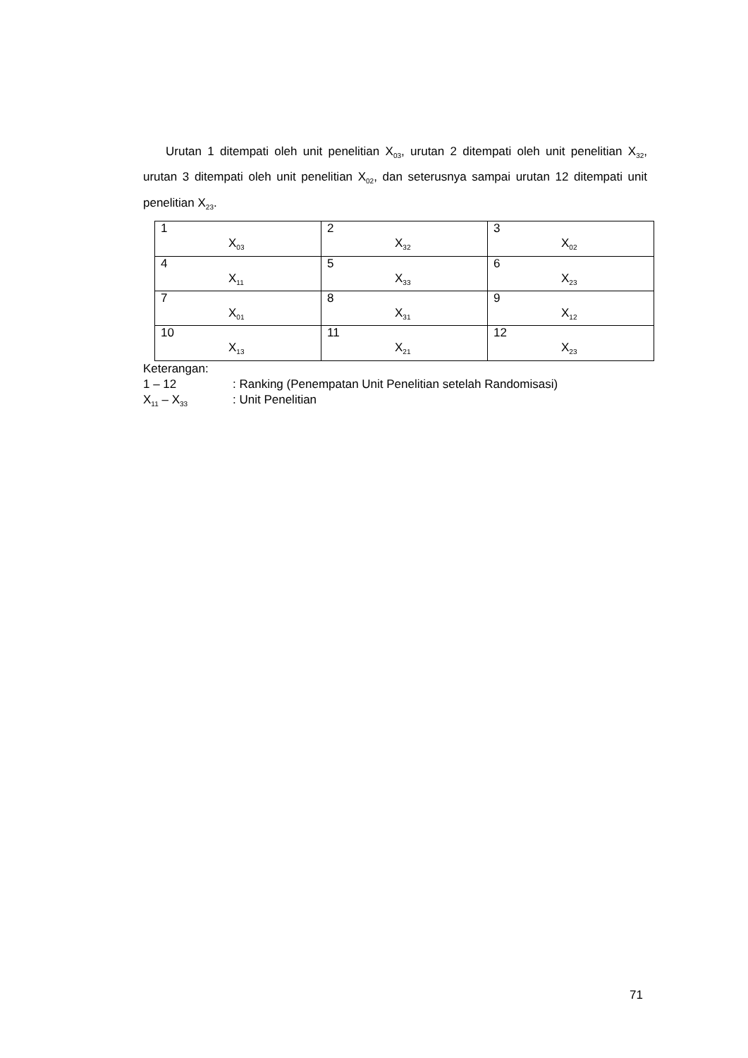Urutan 1 ditempati oleh unit penelitian X<sub>03</sub>, urutan 2 ditempati oleh unit penelitian X<sub>32</sub>, urutan 3 ditempati oleh unit penelitian X<sub>02</sub>, dan seterusnya sampai urutan 12 ditempati unit penelitian X<sub>23</sub>.
| 1 X<sub>03</sub> | 2 X<sub>32</sub> | 3 X<sub>02</sub> |
| 4 X<sub>11</sub> | 5 X<sub>33</sub> | 6 X<sub>23</sub> |
| 7 X<sub>01</sub> | 8 X<sub>31</sub> | 9 X<sub>12</sub> |
| 10 X<sub>13</sub> | 11 X<sub>21</sub> | 12 X<sub>23</sub> |
Keterangan:
1 – 12 : Ranking (Penempatan Unit Penelitian setelah Randomisasi)
X<sub>11</sub> – X<sub>33</sub> : Unit Penelitian
71